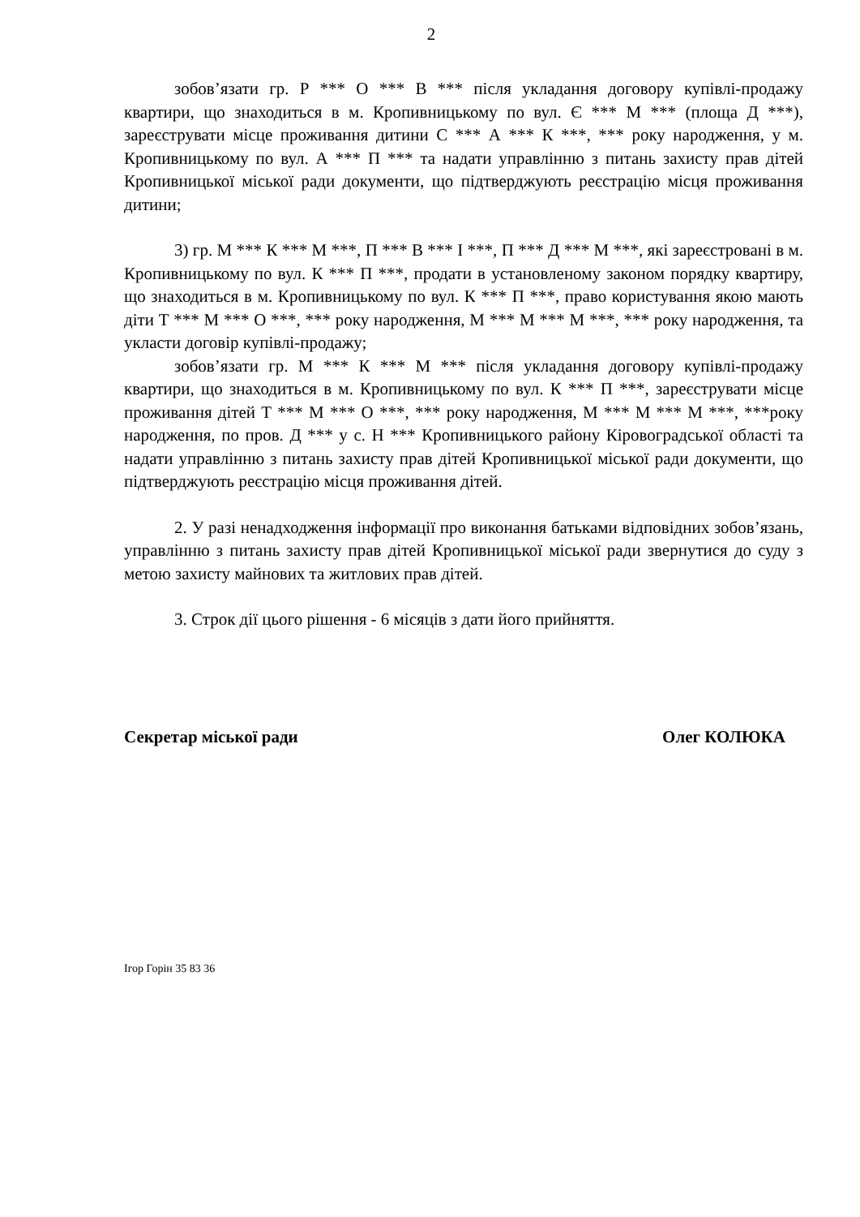2
зобов’язати гр. Р *** О *** В *** після укладання договору купівлі-продажу квартири, що знаходиться в м. Кропивницькому по вул. Є *** М *** (площа Д ***), зареєструвати місце проживання дитини С *** А *** К ***, *** року народження, у м. Кропивницькому по вул. А *** П *** та надати управлінню з питань захисту прав дітей Кропивницької міської ради документи, що підтверджують реєстрацію місця проживання дитини;
3) гр. М *** К *** М ***, П *** В *** І ***, П *** Д *** М ***, які зареєстровані в м. Кропивницькому по вул. К *** П ***, продати в установленому законом порядку квартиру, що знаходиться в м. Кропивницькому по вул. К *** П ***, право користування якою мають діти Т *** М *** О ***, *** року народження, М *** М *** М ***, *** року народження, та укласти договір купівлі-продажу;
зобов’язати гр. М *** К *** М *** після укладання договору купівлі-продажу квартири, що знаходиться в м. Кропивницькому по вул. К *** П ***, зареєструвати місце проживання дітей Т *** М *** О ***, *** року народження, М *** М *** М ***, ***року народження, по пров. Д *** у с. Н *** Кропивницького району Кіровоградської області та надати управлінню з питань захисту прав дітей Кропивницької міської ради документи, що підтверджують реєстрацію місця проживання дітей.
2. У разі ненадходження інформації про виконання батьками відповідних зобов’язань, управлінню з питань захисту прав дітей Кропивницької міської ради звернутися до суду з метою захисту майнових та житлових прав дітей.
3. Строк дії цього рішення - 6 місяців з дати його прийняття.
Секретар міської ради Олег КОЛЮКА
Ігор Горін 35 83 36